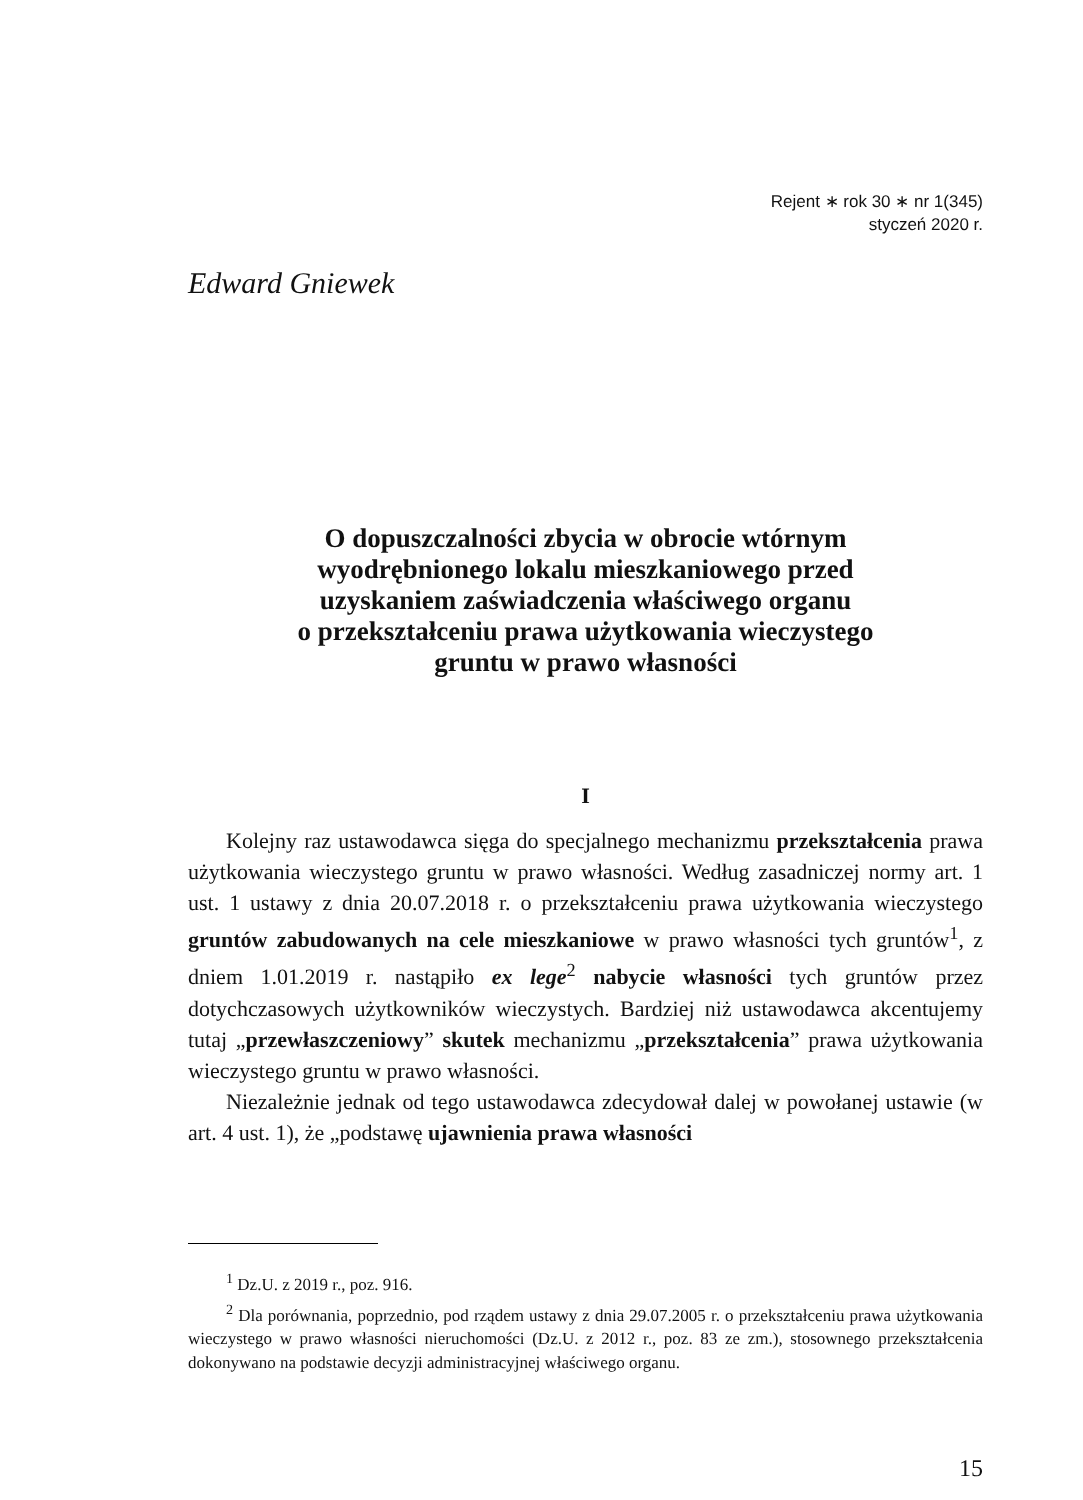Rejent ∗ rok 30 ∗ nr 1(345)
styczeń 2020 r.
Edward Gniewek
O dopuszczalności zbycia w obrocie wtórnym
wyodrębnionego lokalu mieszkaniowego przed
uzyskaniem zaświadczenia właściwego organu
o przekształceniu prawa użytkowania wieczystego
gruntu w prawo własności
I
Kolejny raz ustawodawca sięga do specjalnego mechanizmu przekształcenia prawa użytkowania wieczystego gruntu w prawo własności. Według zasadniczej normy art. 1 ust. 1 ustawy z dnia 20.07.2018 r. o przekształceniu prawa użytkowania wieczystego gruntów zabudowanych na cele mieszkaniowe w prawo własności tych gruntów<sup>1</sup>, z dniem 1.01.2019 r. nastąpiło ex lege<sup>2</sup> nabycie własności tych gruntów przez dotychczasowych użytkowników wieczystych. Bardziej niż ustawodawca akcentujemy tutaj „przewłaszczeniowy” skutek mechanizmu „przekształcenia” prawa użytkowania wieczystego gruntu w prawo własności.
Niezależnie jednak od tego ustawodawca zdecydował dalej w powołanej ustawie (w art. 4 ust. 1), że „podstawę ujawnienia prawa własności
<sup>1</sup> Dz.U. z 2019 r., poz. 916.
<sup>2</sup> Dla porównania, poprzednio, pod rządem ustawy z dnia 29.07.2005 r. o przekształceniu prawa użytkowania wieczystego w prawo własności nieruchomości (Dz.U. z 2012 r., poz. 83 ze zm.), stosownego przekształcenia dokonywano na podstawie decyzji administracyjnej właściwego organu.
15